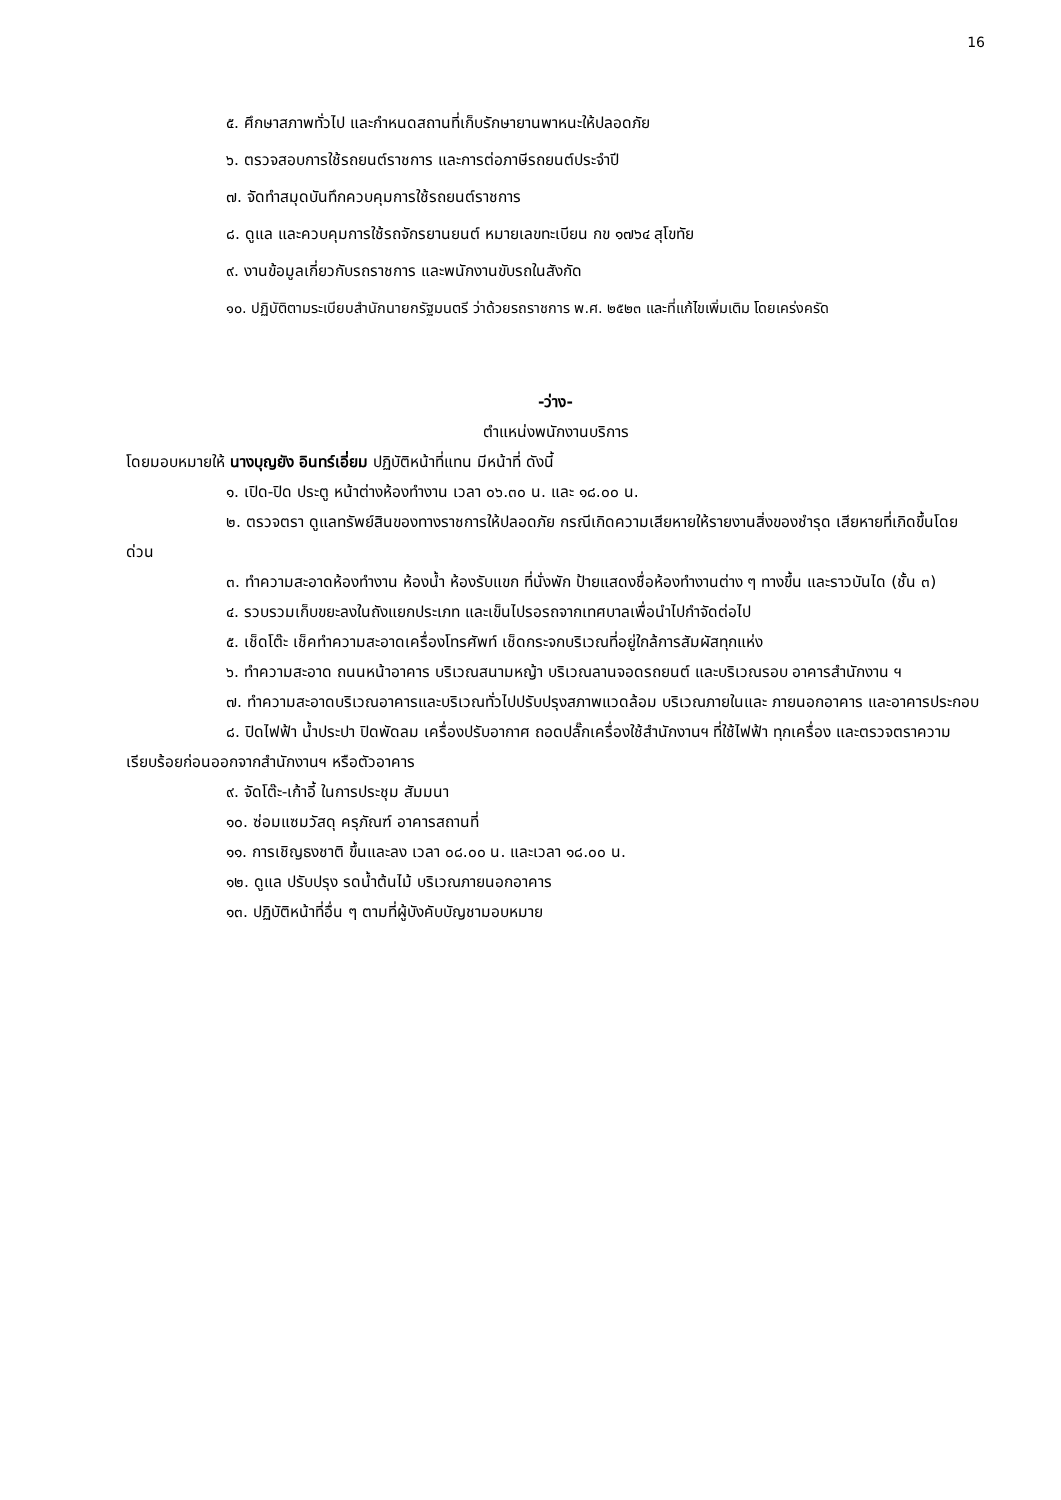16
๕. ศึกษาสภาพทั่วไป และกำหนดสถานที่เก็บรักษายานพาหนะให้ปลอดภัย
๖. ตรวจสอบการใช้รถยนต์ราชการ และการต่อภาษีรถยนต์ประจำปี
๗. จัดทำสมุดบันทึกควบคุมการใช้รถยนต์ราชการ
๘. ดูแล และควบคุมการใช้รถจักรยานยนต์ หมายเลขทะเบียน กข ๑๗๖๔ สุโขทัย
๙. งานข้อมูลเกี่ยวกับรถราชการ และพนักงานขับรถในสังกัด
๑๐. ปฏิบัติตามระเบียบสำนักนายกรัฐมนตรี ว่าด้วยรถราชการ พ.ศ. ๒๕๒๓ และที่แก้ไขเพิ่มเติม โดยเคร่งครัด
-ว่าง-
ตำแหน่งพนักงานบริการ
โดยมอบหมายให้ นางบุญยัง อินทร์เอี่ยม ปฏิบัติหน้าที่แทน มีหน้าที่ ดังนี้
๑. เปิด-ปิด ประตู หน้าต่างห้องทำงาน เวลา ๐๖.๓๐ น. และ ๑๘.๐๐ น.
๒. ตรวจตรา ดูแลทรัพย์สินของทางราชการให้ปลอดภัย กรณีเกิดความเสียหายให้รายงานสิ่งของชำรุด เสียหายที่เกิดขึ้นโดยด่วน
๓. ทำความสะอาดห้องทำงาน ห้องน้ำ ห้องรับแขก ที่นั่งพัก ป้ายแสดงชื่อห้องทำงานต่าง ๆ ทางขึ้น และราวบันได (ชั้น ๓)
๔. รวบรวมเก็บขยะลงในถังแยกประเภท และเข็นไปรอรถจากเทศบาลเพื่อนำไปกำจัดต่อไป
๕. เช็ดโต๊ะ เช็คทำความสะอาดเครื่องโทรศัพท์ เช็ดกระจกบริเวณที่อยู่ใกล้การสัมผัสทุกแห่ง
๖. ทำความสะอาด ถนนหน้าอาคาร บริเวณสนามหญ้า บริเวณลานจอดรถยนต์ และบริเวณรอบ อาคารสำนักงาน ฯ
๗. ทำความสะอาดบริเวณอาคารและบริเวณทั่วไปปรับปรุงสภาพแวดล้อม บริเวณภายในและ ภายนอกอาคาร และอาคารประกอบ
๘. ปิดไฟฟ้า น้ำประปา ปิดพัดลม เครื่องปรับอากาศ ถอดปลั๊กเครื่องใช้สำนักงานฯ ที่ใช้ไฟฟ้า ทุกเครื่อง และตรวจตราความเรียบร้อยก่อนออกจากสำนักงานฯ หรือตัวอาคาร
๙. จัดโต๊ะ-เก้าอี้ ในการประชุม สัมมนา
๑๐. ซ่อมแซมวัสดุ ครุภัณฑ์ อาคารสถานที่
๑๑. การเชิญธงชาติ ขึ้นและลง เวลา ๐๘.๐๐ น. และเวลา ๑๘.๐๐ น.
๑๒. ดูแล ปรับปรุง รดน้ำต้นไม้ บริเวณภายนอกอาคาร
๑๓. ปฏิบัติหน้าที่อื่น ๆ ตามที่ผู้บังคับบัญชามอบหมาย